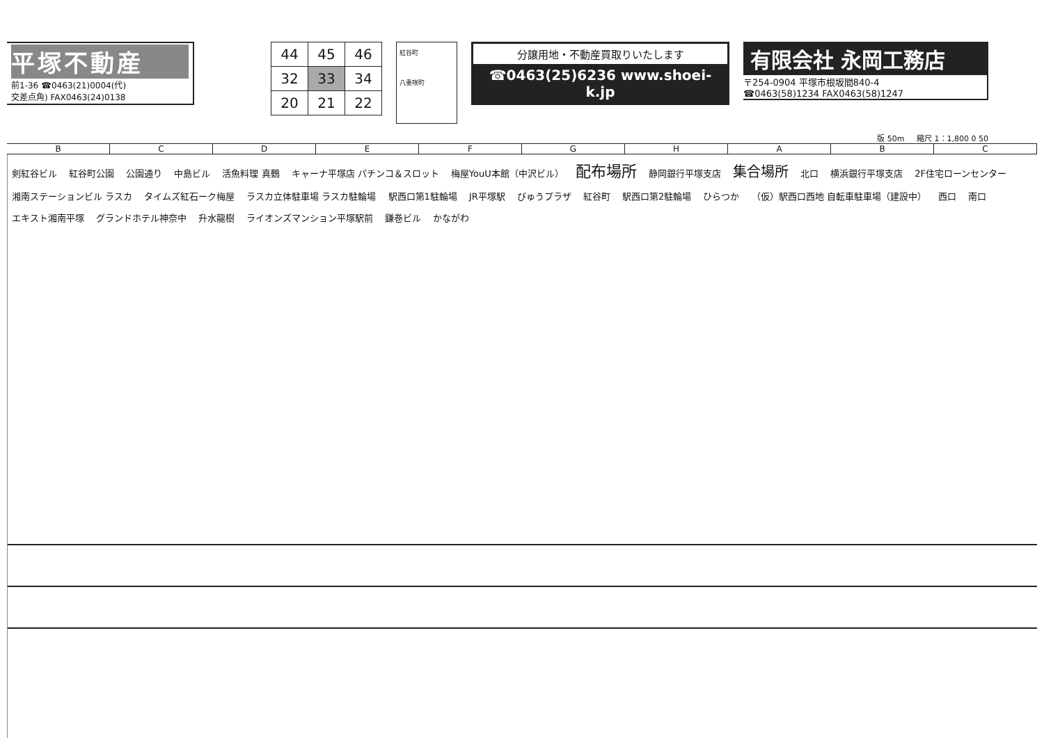平塚不動産
前1-36 ☎0463(21)0004(代)
交差点角) FAX0463(24)0138
| 44 | 45 | 46 |
| 32 | 33 | 34 |
| 20 | 21 | 22 |
紅谷町
八重咲町
分譲用地・不動産買取りいたします
☎0463(25)6236 www.shoei-k.jp
有限会社 永岡工務店
〒254-0904 平塚市根坂間840-4
☎0463(58)1234 FAX0463(58)1247
版 50m 縮尺 1：1,800 0 50
BCDEFGHABC
剣紅谷ビル 紅谷町公園 公園通り 中島ビル 活魚料理 真鶴 キャーナ平塚店 パチンコ＆スロット 梅屋YouU本館（中沢ビル）
配布場所
静岡銀行平塚支店
集合場所
北口 横浜銀行平塚支店 2F住宅ローンセンター 湘南ステーションビル ラスカ タイムズ紅石ーク梅屋 ラスカ立体駐車場 ラスカ駐輪場 駅西口第1駐輪場 JR平塚駅 びゅうプラザ 紅谷町 駅西口第2駐輪場 ひらつか
（仮）駅西口西地 自転車駐車場（建設中）
西口 南口 エキスト湘南平塚 グランドホテル神奈中 升水龍樹 ライオンズマンション平塚駅前 鎌巻ビル かながわ